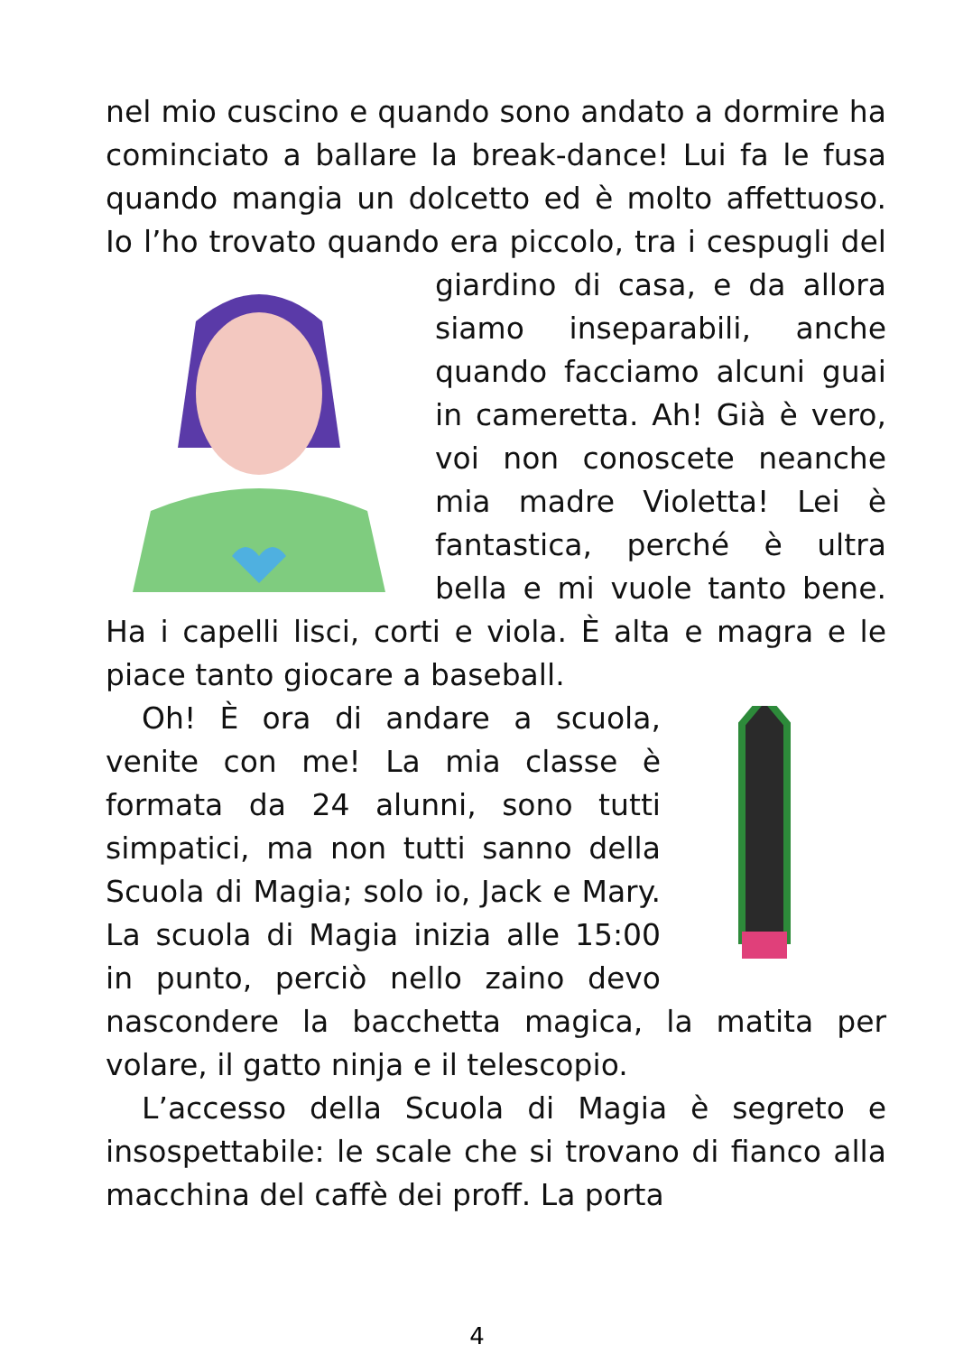nel mio cuscino e quando sono andato a dormire ha cominciato a ballare la break-dance! Lui fa le fusa quando mangia un dolcetto ed è molto affettuoso. Io l’ho trovato quando era piccolo, tra i cespugli del giardino di casa, e da allora siamo inseparabili, anche quando facciamo alcuni guai in cameretta. Ah! Già è vero, voi non conoscete neanche mia madre Violetta! Lei è fantastica, perché è ultra bella e mi vuole tanto bene. Ha i capelli lisci, corti e viola. È alta e magra e le piace tanto giocare a baseball.
Oh! È ora di andare a scuola, venite con me! La mia classe è formata da 24 alunni, sono tutti simpatici, ma non tutti sanno della Scuola di Magia; solo io, Jack e Mary. La scuola di Magia inizia alle 15:00 in punto, perciò nello zaino devo nascondere la bacchetta magica, la matita per volare, il gatto ninja e il telescopio.
L’accesso della Scuola di Magia è segreto e insospettabile: le scale che si trovano di fianco alla macchina del caffè dei proff. La porta
4